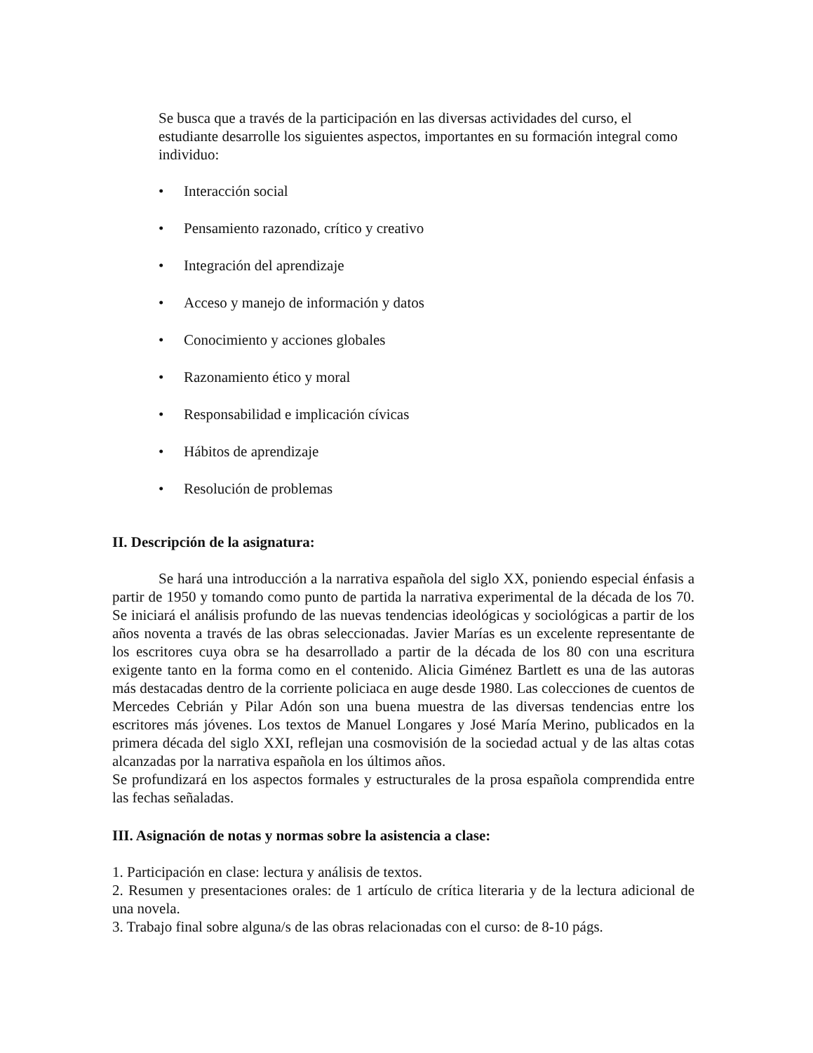Se busca que a través de la participación en las diversas actividades del curso, el estudiante desarrolle los siguientes aspectos, importantes en su formación integral como individuo:
• Interacción social
• Pensamiento razonado, crítico y creativo
• Integración del aprendizaje
• Acceso y manejo de información y datos
• Conocimiento y acciones globales
• Razonamiento ético y moral
• Responsabilidad e implicación cívicas
• Hábitos de aprendizaje
• Resolución de problemas
II. Descripción de la asignatura:
Se hará una introducción a la narrativa española del siglo XX, poniendo especial énfasis a partir de 1950 y tomando como punto de partida la narrativa experimental de la década de los 70. Se iniciará el análisis profundo de las nuevas tendencias ideológicas y sociológicas a partir de los años noventa a través de las obras seleccionadas. Javier Marías es un excelente representante de los escritores cuya obra se ha desarrollado a partir de la década de los 80 con una escritura exigente tanto en la forma como en el contenido. Alicia Giménez Bartlett es una de las autoras más destacadas dentro de la corriente policiaca en auge desde 1980. Las colecciones de cuentos de Mercedes Cebrián y Pilar Adón son una buena muestra de las diversas tendencias entre los escritores más jóvenes. Los textos de Manuel Longares y José María Merino, publicados en la primera década del siglo XXI, reflejan una cosmovisión de la sociedad actual y de las altas cotas alcanzadas por la narrativa española en los últimos años.
Se profundizará en los aspectos formales y estructurales de la prosa española comprendida entre las fechas señaladas.
III. Asignación de notas y normas sobre la asistencia a clase:
1. Participación en clase: lectura y análisis de textos.
2. Resumen y presentaciones orales: de 1 artículo de crítica literaria y de la lectura adicional de una novela.
3. Trabajo final sobre alguna/s de las obras relacionadas con el curso: de 8-10 págs.